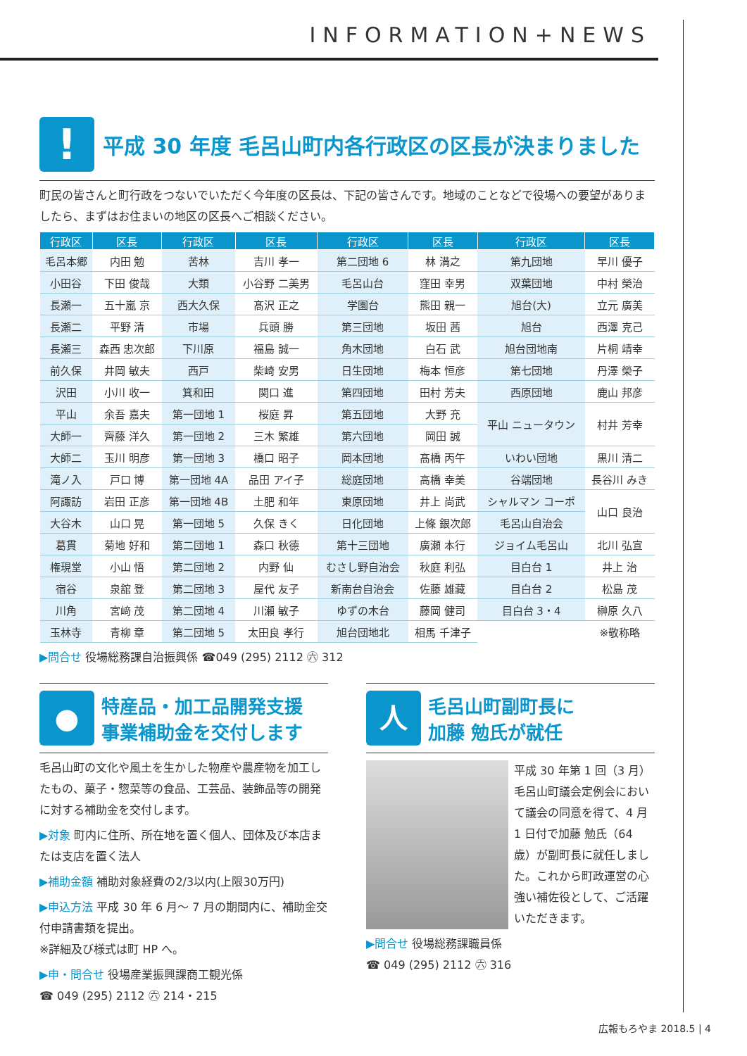INFORMATION+NEWS
! 平成 30 年度 毛呂山町内各行政区の区長が決まりました
町民の皆さんと町行政をつないでいただく今年度の区長は、下記の皆さんです。地域のことなどで役場への要望がありましたら、まずはお住まいの地区の区長へご相談ください。
| 行政区 | 区長 | 行政区 | 区長 | 行政区 | 区長 | 行政区 | 区長 |
| --- | --- | --- | --- | --- | --- | --- | --- |
| 毛呂本郷 | 内田 勉 | 苦林 | 吉川 孝一 | 第二団地 6 | 林 満之 | 第九団地 | 早川 優子 |
| 小田谷 | 下田 俊哉 | 大類 | 小谷野 二美男 | 毛呂山台 | 窪田 幸男 | 双葉団地 | 中村 榮治 |
| 長瀬一 | 五十嵐 京 | 西大久保 | 髙沢 正之 | 学園台 | 熊田 親一 | 旭台(大) | 立元 廣美 |
| 長瀬二 | 平野 清 | 市場 | 兵頭 勝 | 第三団地 | 坂田 茜 | 旭台 | 西澤 克己 |
| 長瀬三 | 森西 忠次郎 | 下川原 | 福島 誠一 | 角木団地 | 白石 武 | 旭台団地南 | 片桐 靖幸 |
| 前久保 | 井岡 敏夫 | 西戸 | 柴崎 安男 | 日生団地 | 梅本 恒彦 | 第七団地 | 丹澤 榮子 |
| 沢田 | 小川 收一 | 箕和田 | 関口 進 | 第四団地 | 田村 芳夫 | 西原団地 | 鹿山 邦彦 |
| 平山 | 余吾 嘉夫 | 第一団地 1 | 桜庭 昇 | 第五団地 | 大野 充 | 平山 ニュータウン | 村井 芳幸 |
| 大師一 | 齊藤 洋久 | 第一団地 2 | 三木 繁雄 | 第六団地 | 岡田 誠 | | |
| 大師二 | 玉川 明彦 | 第一団地 3 | 橋口 昭子 | 岡本団地 | 髙橋 丙午 | いわい団地 | 黒川 清二 |
| 滝ノ入 | 戸口 博 | 第一団地 4A | 品田 アイ子 | 総庭団地 | 高橋 幸美 | 谷端団地 | 長谷川 みき |
| 阿諏訪 | 岩田 正彦 | 第一団地 4B | 土肥 和年 | 東原団地 | 井上 尚武 | シャルマン コーポ | 山口 良治 |
| 大谷木 | 山口 晃 | 第一団地 5 | 久保 きく | 日化団地 | 上條 銀次郎 | 毛呂山自治会 | |
| 葛貫 | 菊地 好和 | 第二団地 1 | 森口 秋德 | 第十三団地 | 廣瀬 本行 | ジョイム毛呂山 | 北川 弘宣 |
| 権現堂 | 小山 悟 | 第二団地 2 | 内野 仙 | むさし野自治会 | 秋庭 利弘 | 目白台 1 | 井上 治 |
| 宿谷 | 泉舘 登 | 第二団地 3 | 屋代 友子 | 新南台自治会 | 佐藤 雄藏 | 目白台 2 | 松島 茂 |
| 川角 | 宮﨑 茂 | 第二団地 4 | 川瀬 敏子 | ゆずの木台 | 藤岡 健司 | 目白台 3・4 | 榊原 久八 |
| 玉林寺 | 青柳 章 | 第二団地 5 | 太田良 孝行 | 旭台団地北 | 相馬 千津子 | | ※敬称略 |
▶問合せ 役場総務課自治振興係 ☎049 (295) 2112 ㊅ 312
● 特産品・加工品開発支援
事業補助金を交付します
毛呂山町の文化や風土を生かした物産や農産物を加工したもの、菓子・惣菜等の食品、工芸品、装飾品等の開発に対する補助金を交付します。
▶対象 町内に住所、所在地を置く個人、団体及び本店または支店を置く法人
▶補助金額 補助対象経費の2/3以内(上限30万円)
▶申込方法 平成 30 年 6 月～ 7 月の期間内に、補助金交付申請書類を提出。
※詳細及び様式は町 HP へ。
▶申・問合せ 役場産業振興課商工観光係
☎ 049 (295) 2112 ㊅ 214・215
人毛呂山町副町長に
加藤 勉氏が就任
平成 30 年第 1 回（3 月）毛呂山町議会定例会において議会の同意を得て、4 月 1 日付で加藤 勉氏（64 歳）が副町長に就任しました。これから町政運営の心強い補佐役として、ご活躍いただきます。
▶問合せ 役場総務課職員係
☎ 049 (295) 2112 ㊅ 316
広報もろやま 2018.5 | 4